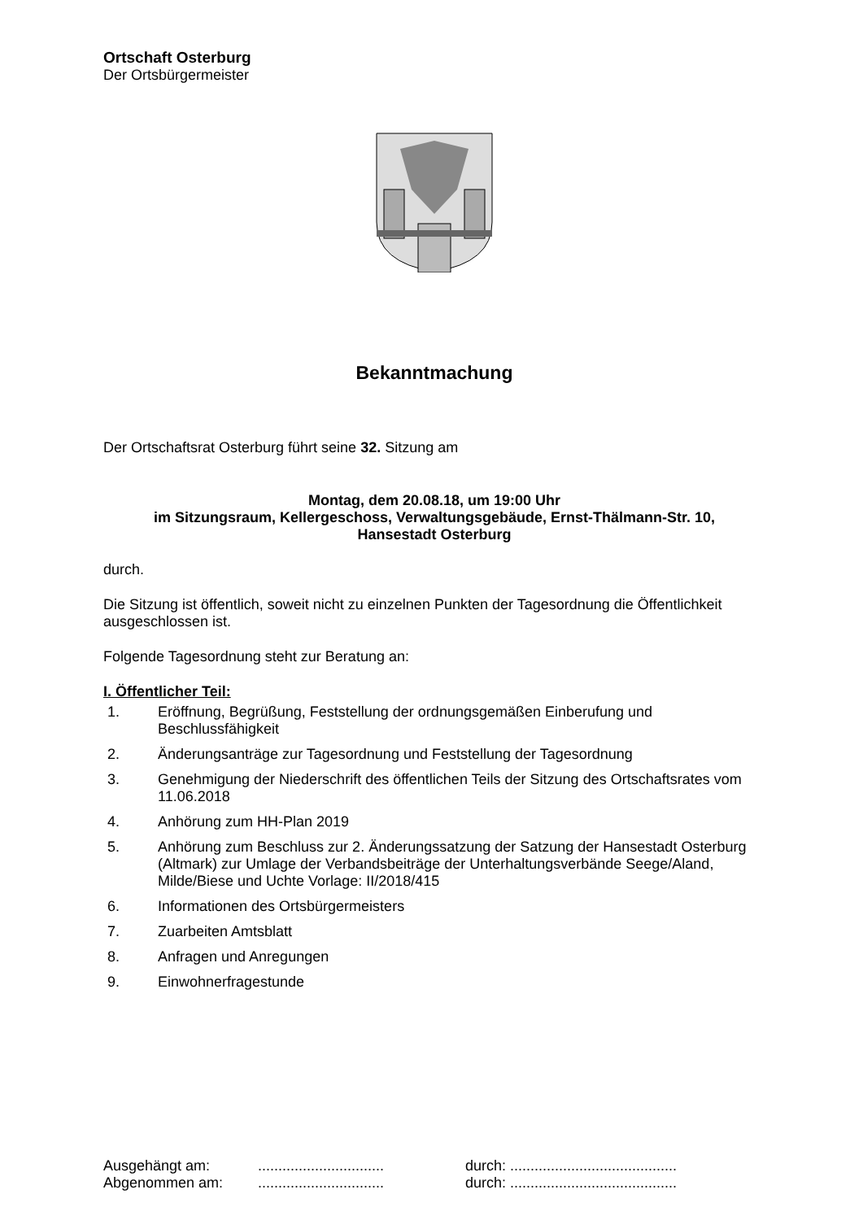Ortschaft Osterburg
Der Ortsbürgermeister
Bekanntmachung
Der Ortschaftsrat Osterburg führt seine 32. Sitzung am
Montag, dem 20.08.18, um 19:00 Uhr
im Sitzungsraum, Kellergeschoss, Verwaltungsgebäude, Ernst-Thälmann-Str. 10,
Hansestadt Osterburg
durch.
Die Sitzung ist öffentlich, soweit nicht zu einzelnen Punkten der Tagesordnung die Öffentlichkeit ausgeschlossen ist.
Folgende Tagesordnung steht zur Beratung an:
I. Öffentlicher Teil:
1. Eröffnung, Begrüßung, Feststellung der ordnungsgemäßen Einberufung und Beschlussfähigkeit
2. Änderungsanträge zur Tagesordnung und Feststellung der Tagesordnung
3. Genehmigung der Niederschrift des öffentlichen Teils der Sitzung des Ortschaftsrates vom 11.06.2018
4. Anhörung zum HH-Plan 2019
5. Anhörung zum Beschluss zur 2. Änderungssatzung der Satzung der Hansestadt Osterburg (Altmark) zur Umlage der Verbandsbeiträge der Unterhaltungsverbände Seege/Aland, Milde/Biese und Uchte Vorlage: II/2018/415
6. Informationen des Ortsbürgermeisters
7. Zuarbeiten Amtsblatt
8. Anfragen und Anregungen
9. Einwohnerfragestunde
Ausgehängt am:............................... durch: ......................................... Abgenommen am:............................... durch: .........................................